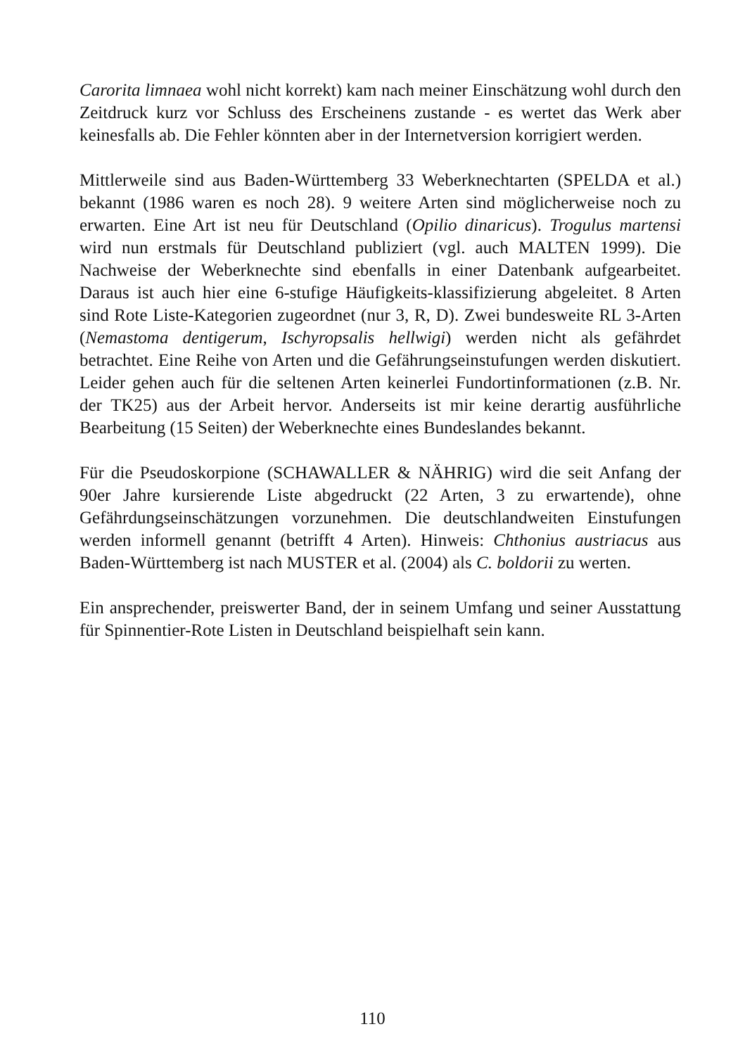Carorita limnaea wohl nicht korrekt) kam nach meiner Einschätzung wohl durch den Zeitdruck kurz vor Schluss des Erscheinens zustande - es wertet das Werk aber keinesfalls ab. Die Fehler könnten aber in der Internetversion korrigiert werden.
Mittlerweile sind aus Baden-Württemberg 33 Weberknechtarten (SPELDA et al.) bekannt (1986 waren es noch 28). 9 weitere Arten sind möglicherweise noch zu erwarten. Eine Art ist neu für Deutschland (Opilio dinaricus). Trogulus martensi wird nun erstmals für Deutschland publiziert (vgl. auch MALTEN 1999). Die Nachweise der Weberknechte sind ebenfalls in einer Datenbank aufgearbeitet. Daraus ist auch hier eine 6-stufige Häufigkeits-klassifizierung abgeleitet. 8 Arten sind Rote Liste-Kategorien zugeordnet (nur 3, R, D). Zwei bundesweite RL 3-Arten (Nemastoma dentigerum, Ischyropsalis hellwigi) werden nicht als gefährdet betrachtet. Eine Reihe von Arten und die Gefährungseinstufungen werden diskutiert. Leider gehen auch für die seltenen Arten keinerlei Fundortinformationen (z.B. Nr. der TK25) aus der Arbeit hervor. Anderseits ist mir keine derartig ausführliche Bearbeitung (15 Seiten) der Weberknechte eines Bundeslandes bekannt.
Für die Pseudoskorpione (SCHAWALLER & NÄHRIG) wird die seit Anfang der 90er Jahre kursierende Liste abgedruckt (22 Arten, 3 zu erwartende), ohne Gefährdungseinschätzungen vorzunehmen. Die deutschlandweiten Einstufungen werden informell genannt (betrifft 4 Arten). Hinweis: Chthonius austriacus aus Baden-Württemberg ist nach MUSTER et al. (2004) als C. boldorii zu werten.
Ein ansprechender, preiswerter Band, der in seinem Umfang und seiner Ausstattung für Spinnentier-Rote Listen in Deutschland beispielhaft sein kann.
110